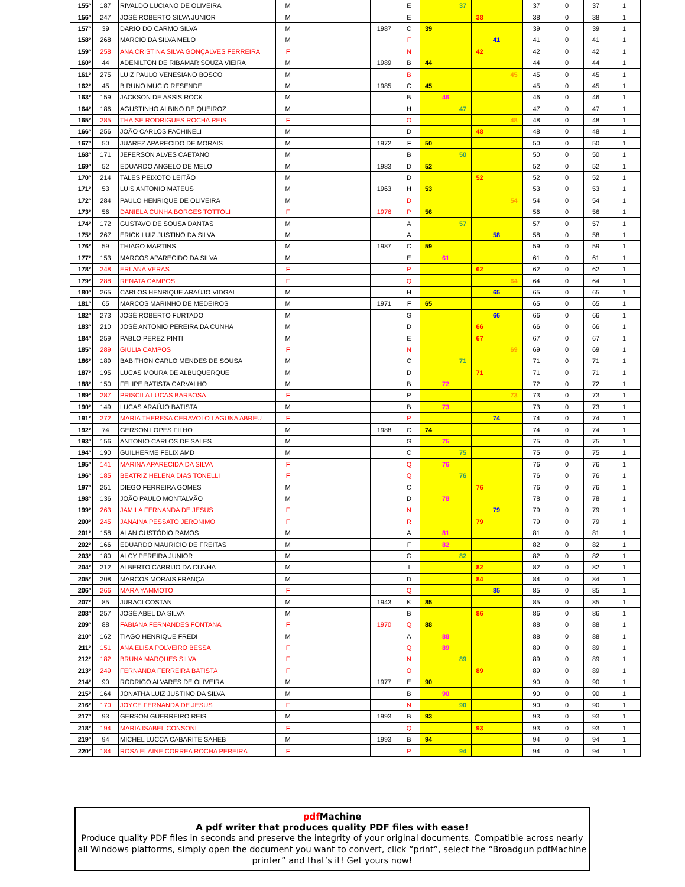| 155º | 187 | RIVALDO LUCIANO DE OLIVEIRA | M | | | E | | | 37 | | | | 37 | 0 | 37 | 1 |
| 156º | 247 | JOSÉ ROBERTO SILVA JUNIOR | M | | | E | | | | 38 | | | 38 | 0 | 38 | 1 |
| 157º | 39 | DARIO DO CARMO SILVA | M | | 1987 | C | 39 | | | | | | 39 | 0 | 39 | 1 |
| 158º | 268 | MARCIO DA SILVA MELO | M | | | F | | | | | 41 | | 41 | 0 | 41 | 1 |
| 159º | 258 | ANA CRISTINA SILVA GONÇALVES FERREIRA | F | | | N | | | | 42 | | | 42 | 0 | 42 | 1 |
| 160º | 44 | ADENILTON DE RIBAMAR SOUZA VIEIRA | M | | 1989 | B | 44 | | | | | | 44 | 0 | 44 | 1 |
| 161º | 275 | LUIZ PAULO VENESIANO BOSCO | M | | | B | | | | | | 45 | 45 | 0 | 45 | 1 |
| 162º | 45 | B RUNO MÚCIO RESENDE | M | | 1985 | C | 45 | | | | | | 45 | 0 | 45 | 1 |
| 163º | 159 | JACKSON DE ASSIS ROCK | M | | | B | | 46 | | | | | 46 | 0 | 46 | 1 |
| 164º | 186 | AGUSTINHO ALBINO DE QUEIROZ | M | | | H | | | 47 | | | | 47 | 0 | 47 | 1 |
| 165º | 285 | THAISE RODRIGUES ROCHA REIS | F | | | O | | | | | | 48 | 48 | 0 | 48 | 1 |
| 166º | 256 | JOÃO CARLOS FACHINELI | M | | | D | | | | 48 | | | 48 | 0 | 48 | 1 |
| 167º | 50 | JUAREZ APARECIDO DE MORAIS | M | | 1972 | F | 50 | | | | | | 50 | 0 | 50 | 1 |
| 168º | 171 | JEFERSON ALVES CAETANO | M | | | B | | | 50 | | | | 50 | 0 | 50 | 1 |
| 169º | 52 | EDUARDO ANGELO DE MELO | M | | 1983 | D | 52 | | | | | | 52 | 0 | 52 | 1 |
| 170º | 214 | TALES PEIXOTO LEITÃO | M | | | D | | | | 52 | | | 52 | 0 | 52 | 1 |
| 171º | 53 | LUIS ANTONIO MATEUS | M | | 1963 | H | 53 | | | | | | 53 | 0 | 53 | 1 |
| 172º | 284 | PAULO HENRIQUE DE OLIVEIRA | M | | | D | | | | | | 54 | 54 | 0 | 54 | 1 |
| 173º | 56 | DANIELA CUNHA BORGES TOTTOLI | F | | 1976 | P | 56 | | | | | | 56 | 0 | 56 | 1 |
| 174º | 172 | GUSTAVO DE SOUSA DANTAS | M | | | A | | | 57 | | | | 57 | 0 | 57 | 1 |
| 175º | 267 | ERICK LUIZ JUSTINO DA SILVA | M | | | A | | | | | 58 | | 58 | 0 | 58 | 1 |
| 176º | 59 | THIAGO MARTINS | M | | 1987 | C | 59 | | | | | | 59 | 0 | 59 | 1 |
| 177º | 153 | MARCOS APARECIDO DA SILVA | M | | | E | | 61 | | | | | 61 | 0 | 61 | 1 |
| 178º | 248 | ERLANA VERAS | F | | | P | | | | 62 | | | 62 | 0 | 62 | 1 |
| 179º | 288 | RENATA CAMPOS | F | | | Q | | | | | | 64 | 64 | 0 | 64 | 1 |
| 180º | 265 | CARLOS HENRIQUE ARAÚJO VIDGAL | M | | | H | | | | | 65 | | 65 | 0 | 65 | 1 |
| 181º | 65 | MARCOS MARINHO DE MEDEIROS | M | | 1971 | F | 65 | | | | | | 65 | 0 | 65 | 1 |
| 182º | 273 | JOSÉ ROBERTO FURTADO | M | | | G | | | | | 66 | | 66 | 0 | 66 | 1 |
| 183º | 210 | JOSÉ ANTONIO PEREIRA DA CUNHA | M | | | D | | | | 66 | | | 66 | 0 | 66 | 1 |
| 184º | 259 | PABLO PEREZ PINTI | M | | | E | | | | 67 | | | 67 | 0 | 67 | 1 |
| 185º | 289 | GIULIA CAMPOS | F | | | N | | | | | | 69 | 69 | 0 | 69 | 1 |
| 186º | 189 | BABITHON CARLO MENDES DE SOUSA | M | | | C | | | 71 | | | | 71 | 0 | 71 | 1 |
| 187º | 195 | LUCAS MOURA DE ALBUQUERQUE | M | | | D | | | | 71 | | | 71 | 0 | 71 | 1 |
| 188º | 150 | FELIPE BATISTA CARVALHO | M | | | B | | 72 | | | | | 72 | 0 | 72 | 1 |
| 189º | 287 | PRISCILA LUCAS BARBOSA | F | | | P | | | | | | 73 | 73 | 0 | 73 | 1 |
| 190º | 149 | LUCAS ARAÚJO BATISTA | M | | | B | | 73 | | | | | 73 | 0 | 73 | 1 |
| 191º | 272 | MARIA THERESA CERAVOLO LAGUNA ABREU | F | | | P | | | | | 74 | | 74 | 0 | 74 | 1 |
| 192º | 74 | GERSON LOPES FILHO | M | | 1988 | C | 74 | | | | | | 74 | 0 | 74 | 1 |
| 193º | 156 | ANTONIO CARLOS DE SALES | M | | | G | | 75 | | | | | 75 | 0 | 75 | 1 |
| 194º | 190 | GUILHERME FELIX AMD | M | | | C | | | 75 | | | | 75 | 0 | 75 | 1 |
| 195º | 141 | MARINA APARECIDA DA SILVA | F | | | Q | | 76 | | | | | 76 | 0 | 76 | 1 |
| 196º | 185 | BEATRIZ HELENA DIAS TONELLI | F | | | Q | | | 76 | | | | 76 | 0 | 76 | 1 |
| 197º | 251 | DIEGO FERREIRA GOMES | M | | | C | | | | 76 | | | 76 | 0 | 76 | 1 |
| 198º | 136 | JOÃO PAULO MONTALVÃO | M | | | D | | 78 | | | | | 78 | 0 | 78 | 1 |
| 199º | 263 | JAMILA FERNANDA DE JESUS | F | | | N | | | | | 79 | | 79 | 0 | 79 | 1 |
| 200º | 245 | JANAINA PESSATO JERONIMO | F | | | R | | | | 79 | | | 79 | 0 | 79 | 1 |
| 201º | 158 | ALAN CUSTÓDIO RAMOS | M | | | A | | 81 | | | | | 81 | 0 | 81 | 1 |
| 202º | 166 | EDUARDO MAURICIO DE FREITAS | M | | | F | | 82 | | | | | 82 | 0 | 82 | 1 |
| 203º | 180 | ALCY PEREIRA JUNIOR | M | | | G | | | 82 | | | | 82 | 0 | 82 | 1 |
| 204º | 212 | ALBERTO CARRIJO DA CUNHA | M | | | I | | | | 82 | | | 82 | 0 | 82 | 1 |
| 205º | 208 | MARCOS MORAIS FRANÇA | M | | | D | | | | 84 | | | 84 | 0 | 84 | 1 |
| 206º | 266 | MARA YAMMOTO | F | | | Q | | | | | 85 | | 85 | 0 | 85 | 1 |
| 207º | 85 | JURACI COSTAN | M | | 1943 | K | 85 | | | | | | 85 | 0 | 85 | 1 |
| 208º | 257 | JOSÉ ABEL DA SILVA | M | | | B | | | | 86 | | | 86 | 0 | 86 | 1 |
| 209º | 88 | FABIANA FERNANDES FONTANA | F | | 1970 | Q | 88 | | | | | | 88 | 0 | 88 | 1 |
| 210º | 162 | TIAGO HENRIQUE FREDI | M | | | A | | 88 | | | | | 88 | 0 | 88 | 1 |
| 211º | 151 | ANA ELISA POLVEIRO BESSA | F | | | Q | | 89 | | | | | 89 | 0 | 89 | 1 |
| 212º | 182 | BRUNA MARQUES SILVA | F | | | N | | | 89 | | | | 89 | 0 | 89 | 1 |
| 213º | 249 | FERNANDA FERREIRA BATISTA | F | | | O | | | | 89 | | | 89 | 0 | 89 | 1 |
| 214º | 90 | RODRIGO ALVARES DE OLIVEIRA | M | | 1977 | E | 90 | | | | | | 90 | 0 | 90 | 1 |
| 215º | 164 | JONATHA LUIZ JUSTINO DA SILVA | M | | | B | | 90 | | | | | 90 | 0 | 90 | 1 |
| 216º | 170 | JOYCE FERNANDA DE JESUS | F | | | N | | | 90 | | | | 90 | 0 | 90 | 1 |
| 217º | 93 | GERSON GUERREIRO REIS | M | | 1993 | B | 93 | | | | | | 93 | 0 | 93 | 1 |
| 218º | 194 | MARIA ISABEL CONSONI | F | | | Q | | | | 93 | | | 93 | 0 | 93 | 1 |
| 219º | 94 | MICHEL LUCCA CABARITE SAHEB | M | | 1993 | B | 94 | | | | | | 94 | 0 | 94 | 1 |
| 220º | 184 | ROSA ELAINE CORREA ROCHA PEREIRA | F | | | P | | | 94 | | | | 94 | 0 | 94 | 1 |
pdf Machine
A pdf writer that produces quality PDF files with ease!
Produce quality PDF files in seconds and preserve the integrity of your original documents. Compatible across nearly all Windows platforms, simply open the document you want to convert, click “print”, select the “Broadgun pdfMachine printer” and that’s it! Get yours now!